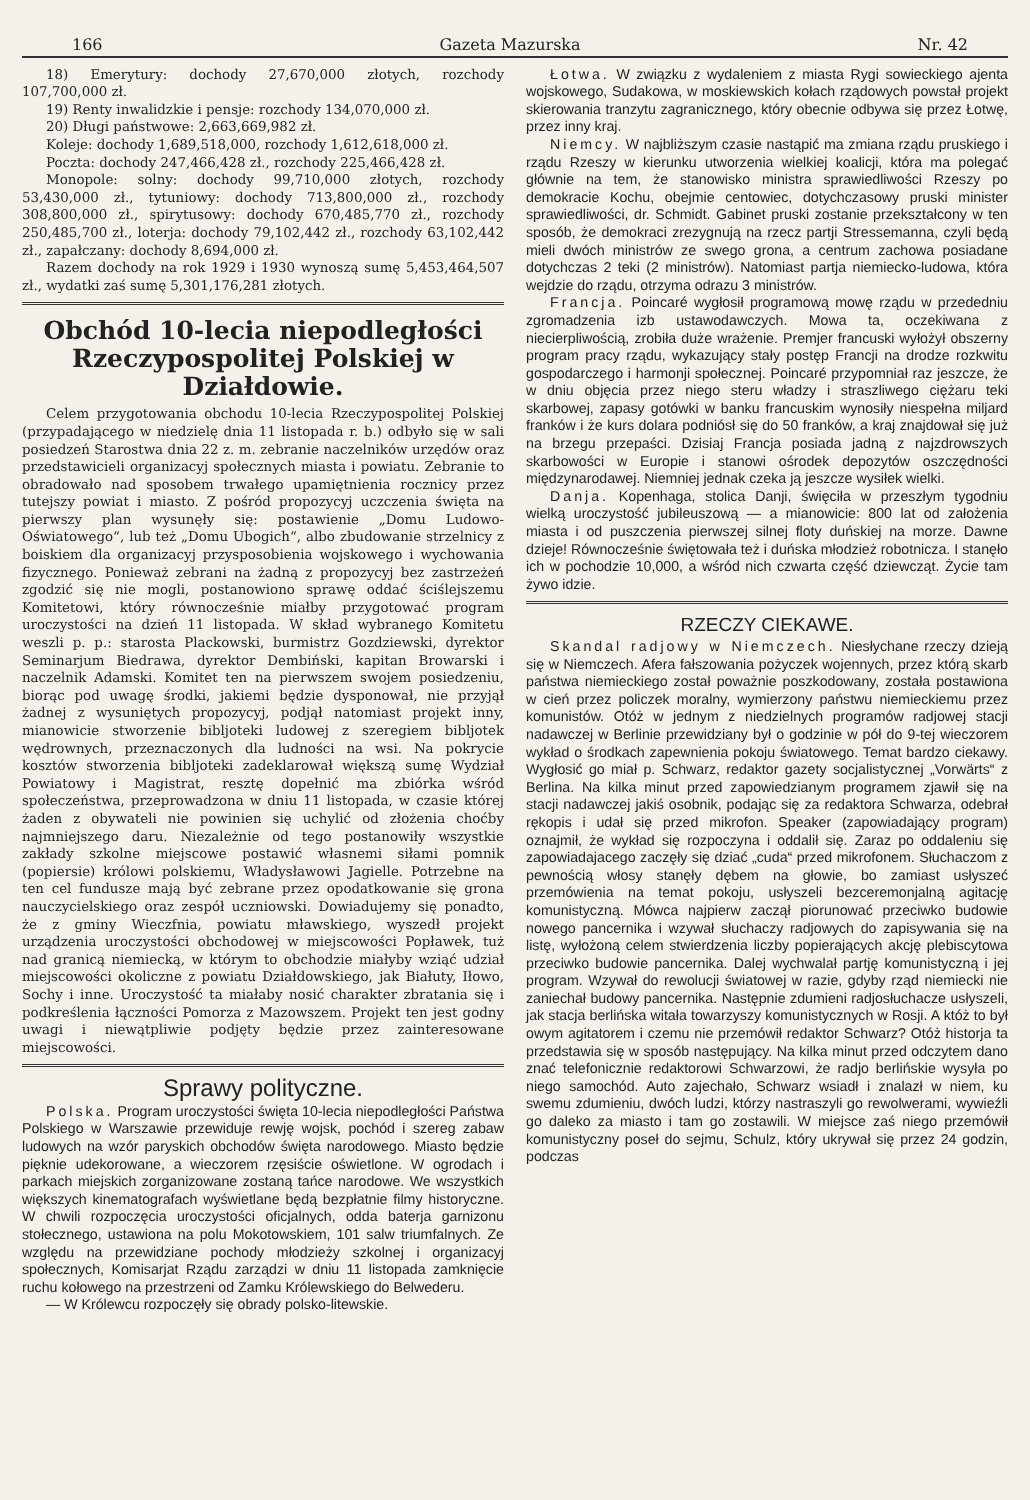166 Gazeta Mazurska Nr. 42
18) Emerytury: dochody 27,670,000 złotych, rozchody 107,700,000 zł.
19) Renty inwalidzkie i pensje: rozchody 134,070,000 zł.
20) Długi państwowe: 2,663,669,982 zł.
Koleje: dochody 1,689,518,000, rozchody 1,612,618,000 zł.
Poczta: dochody 247,466,428 zł., rozchody 225,466,428 zł.
Monopole: solny: dochody 99,710,000 złotych, rozchody 53,430,000 zł., tytuniowy: dochody 713,800,000 zł., rozchody 308,800,000 zł., spirytusowy: dochody 670,485,770 zł., rozchody 250,485,700 zł., loterja: dochody 79,102,442 zł., rozchody 63,102,442 zł., zapałczany: dochody 8,694,000 zł.
Razem dochody na rok 1929 i 1930 wynoszą sumę 5,453,464,507 zł., wydatki zaś sumę 5,301,176,281 złotych.
Obchód 10-lecia niepodległości Rzeczypospolitej Polskiej w Działdowie.
Celem przygotowania obchodu 10-lecia Rzeczypospolitej Polskiej (przypadającego w niedzielę dnia 11 listopada r. b.) odbyło się w sali posiedzeń Starostwa dnia 22 z. m. zebranie naczelników urzędów oraz przedstawicieli organizacyj społecznych miasta i powiatu. Zebranie to obradowało nad sposobem trwałego upamiętnienia rocznicy przez tutejszy powiat i miasto. Z pośród propozycyj uczczenia święta na pierwszy plan wysunęły się: postawienie „Domu Ludowo-Oświatowego“, lub też „Domu Ubogich“, albo zbudowanie strzelnicy z boiskiem dla organizacyj przysposobienia wojskowego i wychowania fizycznego. Ponieważ zebrani na żadną z propozycyj bez zastrzeżeń zgodzić się nie mogli, postanowiono sprawę oddać ściślejszemu Komitetowi, który równocześnie miałby przygotować program uroczystości na dzień 11 listopada. W skład wybranego Komitetu weszli p. p.: starosta Plackowski, burmistrz Gozdziewski, dyrektor Seminarjum Biedrawa, dyrektor Dembiński, kapitan Browarski i naczelnik Adamski. Komitet ten na pierwszem swojem posiedzeniu, biorąc pod uwagę środki, jakiemi będzie dysponował, nie przyjął żadnej z wysuniętych propozycyj, podjął natomiast projekt inny, mianowicie stworzenie bibljoteki ludowej z szeregiem bibljotek wędrownych, przeznaczonych dla ludności na wsi. Na pokrycie kosztów stworzenia bibljoteki zadeklarował większą sumę Wydział Powiatowy i Magistrat, resztę dopełnić ma zbiórka wśród społeczeństwa, przeprowadzona w dniu 11 listopada, w czasie której żaden z obywateli nie powinien się uchylić od złożenia choćby najmniejszego daru. Niezależnie od tego postanowiły wszystkie zakłady szkolne miejscowe postawić własnemi siłami pomnik (popiersie) królowi polskiemu, Władysławowi Jagielle. Potrzebne na ten cel fundusze mają być zebrane przez opodatkowanie się grona nauczycielskiego oraz zespół uczniowski. Dowiadujemy się ponadto, że z gminy Wieczfnia, powiatu mławskiego, wyszedł projekt urządzenia uroczystości obchodowej w miejscowości Popławek, tuż nad granicą niemiecką, w którym to obchodzie miałyby wziąć udział miejscowości okoliczne z powiatu Działdowskiego, jak Białuty, Iłowo, Sochy i inne. Uroczystość ta miałaby nosić charakter zbratania się i podkreślenia łączności Pomorza z Mazowszem. Projekt ten jest godny uwagi i niewątpliwie podjęty będzie przez zainteresowane miejscowości.
Sprawy polityczne.
Polska. Program uroczystości święta 10-lecia niepodległości Państwa Polskiego w Warszawie przewiduje rewję wojsk, pochód i szereg zabaw ludowych na wzór paryskich obchodów święta narodowego. Miasto będzie pięknie udekorowane, a wieczorem rzęsiście oświetlone. W ogrodach i parkach miejskich zorganizowane zostaną tańce narodowe. We wszystkich większych kinematografach wyświetlane będą bezpłatnie filmy historyczne. W chwili rozpoczęcia uroczystości oficjalnych, odda baterja garnizonu stołecznego, ustawiona na polu Mokotowskiem, 101 salw triumfalnych. Ze względu na przewidziane pochody młodzieży szkolnej i organizacyj społecznych, Komisarjat Rządu zarządzi w dniu 11 listopada zamknięcie ruchu kołowego na przestrzeni od Zamku Królewskiego do Belwederu.
— W Królewcu rozpoczęły się obrady polsko-litewskie.
Łotwa. W związku z wydaleniem z miasta Rygi sowieckiego ajenta wojskowego, Sudakowa, w moskiewskich kołach rządowych powstał projekt skierowania tranzytu zagranicznego, który obecnie odbywa się przez Łotwę, przez inny kraj.
Niemcy. W najbliższym czasie nastąpić ma zmiana rządu pruskiego i rządu Rzeszy w kierunku utworzenia wielkiej koalicji, która ma polegać głównie na tem, że stanowisko ministra sprawiedliwości Rzeszy po demokracie Kochu, obejmie centowiec, dotychczasowy pruski minister sprawiedliwości, dr. Schmidt. Gabinet pruski zostanie przekształcony w ten sposób, że demokraci zrezygnują na rzecz partji Stressemanna, czyli będą mieli dwóch ministrów ze swego grona, a centrum zachowa posiadane dotychczas 2 teki (2 ministrów). Natomiast partja niemiecko-ludowa, która wejdzie do rządu, otrzyma odrazu 3 ministrów.
Francja. Poincaré wygłosił programową mowę rządu w przededniu zgromadzenia izb ustawodawczych. Mowa ta, oczekiwana z niecierpliwością, zrobiła duże wrażenie. Premjer francuski wyłożył obszerny program pracy rządu, wykazujący stały postęp Francji na drodze rozkwitu gospodarczego i harmonji społecznej. Poincaré przypomniał raz jeszcze, że w dniu objęcia przez niego steru władzy i straszliwego ciężaru teki skarbowej, zapasy gotówki w banku francuskim wynosiły niespełna miljard franków i że kurs dolara podniósł się do 50 franków, a kraj znajdował się już na brzegu przepaści. Dzisiaj Francja posiada jadną z najzdrowszych skarbowości w Europie i stanowi ośrodek depozytów oszczędności międzynarodawej. Niemniej jednak czeka ją jeszcze wysiłek wielki.
Danja. Kopenhaga, stolica Danji, święciła w przeszłym tygodniu wielką uroczystość jubileuszową — a mianowicie: 800 lat od założenia miasta i od puszczenia pierwszej silnej floty duńskiej na morze. Dawne dzieje! Równocześnie świętowała też i duńska młodzież robotnicza. I stanęło ich w pochodzie 10,000, a wśród nich czwarta część dziewcząt. Życie tam żywo idzie.
RZECZY CIEKAWE.
Skandal radjowy w Niemczech. Niesłychane rzeczy dzieją się w Niemczech. Afera fałszowania pożyczek wojennych, przez którą skarb państwa niemieckiego został poważnie poszkodowany, została postawiona w cień przez policzek moralny, wymierzony państwu niemieckiemu przez komunistów. Otóż w jednym z niedzielnych programów radjowej stacji nadawczej w Berlinie przewidziany był o godzinie w pół do 9-tej wieczorem wykład o środkach zapewnienia pokoju światowego. Temat bardzo ciekawy. Wygłosić go miał p. Schwarz, redaktor gazety socjalistycznej „Vorwärts“ z Berlina. Na kilka minut przed zapowiedzianym programem zjawił się na stacji nadawczej jakiś osobnik, podając się za redaktora Schwarza, odebrał rękopis i udał się przed mikrofon. Speaker (zapowiadający program) oznajmił, że wykład się rozpoczyna i oddalił się. Zaraz po oddaleniu się zapowiadajacego zaczęły się dziać „cuda“ przed mikrofonem. Słuchaczom z pewnością włosy stanęły dębem na głowie, bo zamiast usłyszeć przemówienia na temat pokoju, usłyszeli bezceremonjalną agitację komunistyczną. Mówca najpierw zaczął piorunować przeciwko budowie nowego pancernika i wzywał słuchaczy radjowych do zapisywania się na listę, wyłożoną celem stwierdzenia liczby popierających akcję plebiscytowa przeciwko budowie pancernika. Dalej wychwalał partję komunistyczną i jej program. Wzywał do rewolucji światowej w razie, gdyby rząd niemiecki nie zaniechał budowy pancernika. Następnie zdumieni radjosłuchacze usłyszeli, jak stacja berlińska witała towarzyszy komunistycznych w Rosji. A któż to był owym agitatorem i czemu nie przemówił redaktor Schwarz? Otóż historja ta przedstawia się w sposób następujący. Na kilka minut przed odczytem dano znać telefonicznie redaktorowi Schwarzowi, że radjo berlińskie wysyła po niego samochód. Auto zajechało, Schwarz wsiadł i znalazł w niem, ku swemu zdumieniu, dwóch ludzi, którzy nastraszyli go rewolwerami, wywieźli go daleko za miasto i tam go zostawili. W miejsce zaś niego przemówił komunistyczny poseł do sejmu, Schulz, który ukrywał się przez 24 godzin, podczas